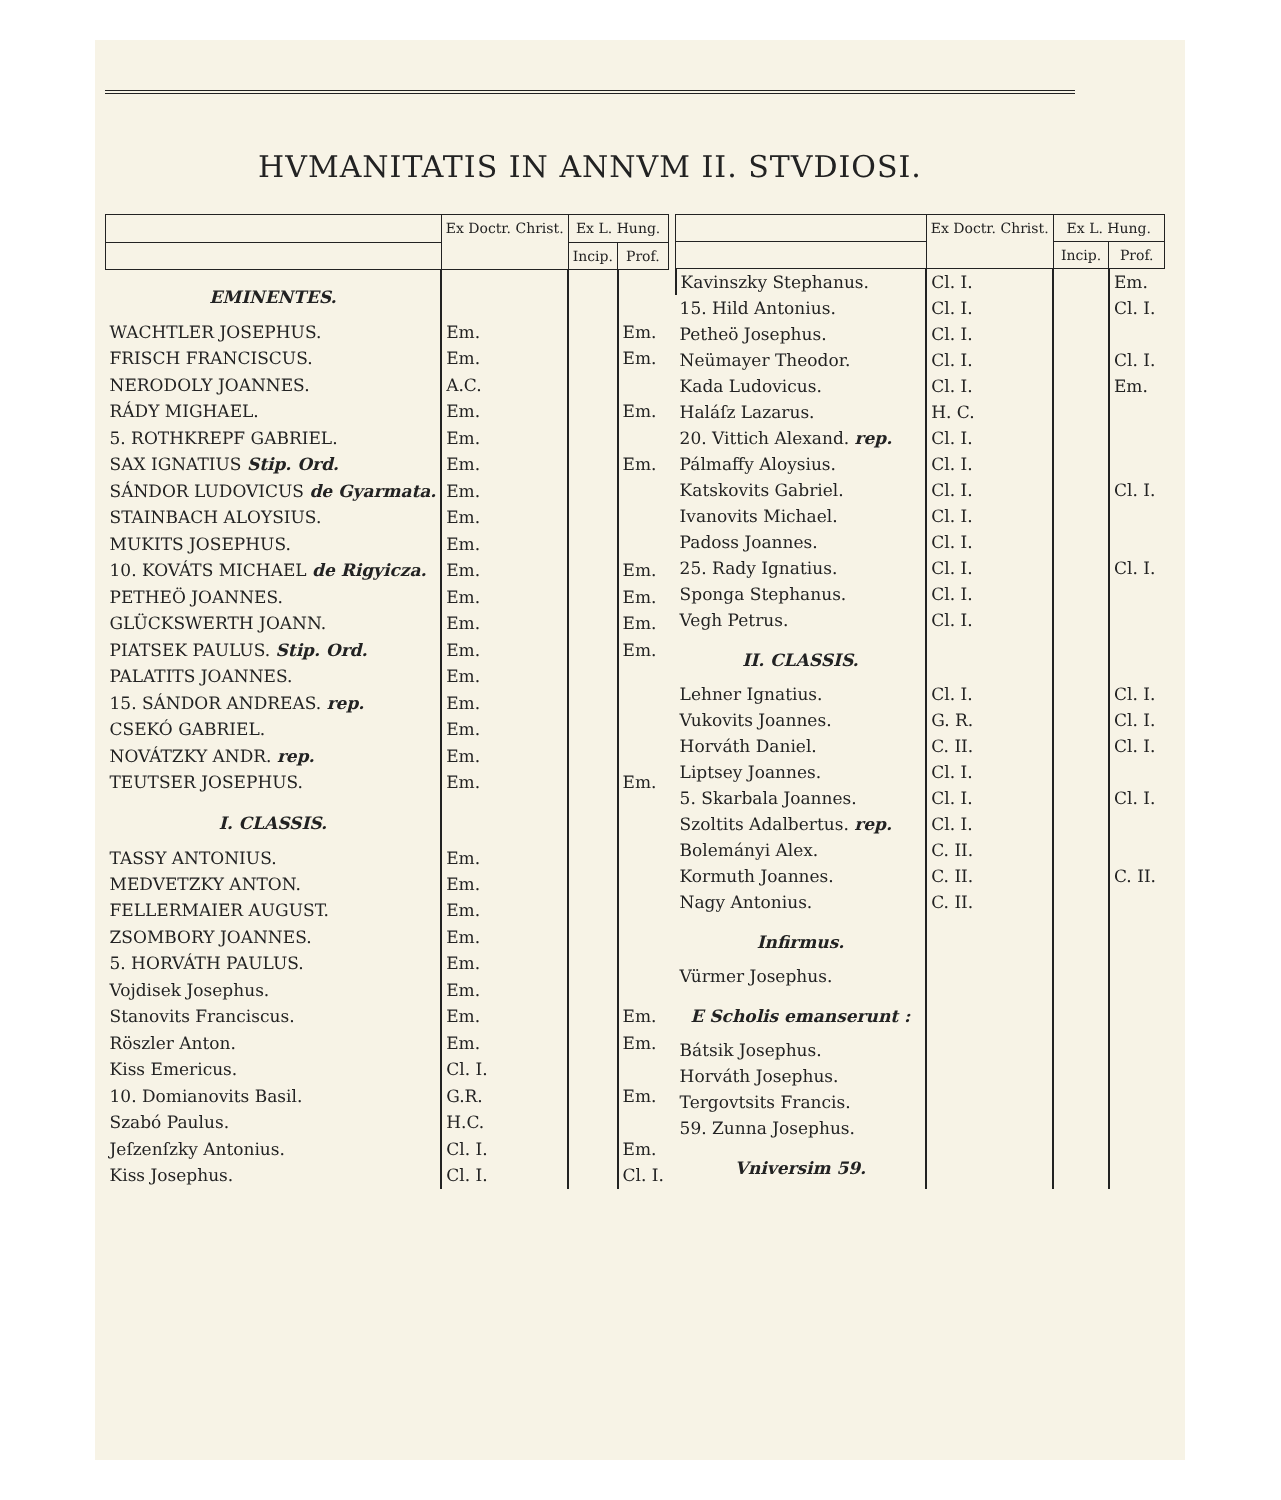HVMANITATIS IN ANNVM II. STVDIOSI.
| | Ex Doctr. Christ. | Ex L. Hung. | |
| --- | --- | --- | --- |
| | | Incip. | Prof. |
| EMINENTES. | | | |
| WACHTLER JOSEPHUS. | Em. | | Em. |
| FRISCH FRANCISCUS. | Em. | | Em. |
| NERODOLY JOANNES. | A.C. | | |
| RÁDY MIGHAEL. | Em. | | Em. |
| 5. ROTHKREPF GABRIEL. | Em. | | |
| SAX IGNATIUS Stip. Ord. | Em. | | Em. |
| SÁNDOR LUDOVICUS de Gyarmata. | Em. | | |
| STAINBACH ALOYSIUS. | Em. | | |
| MUKITS JOSEPHUS. | Em. | | |
| 10. KOVÁTS MICHAEL de Rigyicza. | Em. | | Em. |
| PETHEÖ JOANNES. | Em. | | Em. |
| GLÜCKSWERTH JOANN. | Em. | | Em. |
| PIATSEK PAULUS. Stip. Ord. | Em. | | Em. |
| PALATITS JOANNES. | Em. | | |
| 15. SÁNDOR ANDREAS. rep. | Em. | | |
| CSEKÓ GABRIEL. | Em. | | |
| NOVÁTZKY ANDR. rep. | Em. | | |
| TEUTSER JOSEPHUS. | Em. | | Em. |
| I. CLASSIS. | | | |
| TASSY ANTONIUS. | Em. | | |
| MEDVETZKY ANTON. | Em. | | |
| FELLERMAIER AUGUST. | Em. | | |
| ZSOMBORY JOANNES. | Em. | | |
| 5. HORVÁTH PAULUS. | Em. | | |
| Vojdisek Josephus. | Em. | | |
| Stanovits Franciscus. | Em. | | Em. |
| Röszler Anton. | Em. | | Em. |
| Kiss Emericus. | Cl. I. | | |
| 10. Domianovits Basil. | G.R. | | Em. |
| Szabó Paulus. | H.C. | | |
| Jeſzenſzky Antonius. | Cl. I. | | Em. |
| Kiss Josephus. | Cl. I. | | Cl. I. |
| | Ex Doctr. Christ. | Ex L. Hung. | |
| --- | --- | --- | --- |
| | | Incip. | Prof. |
| Kavinszky Stephanus. | Cl. I. | | Em. |
| 15. Hild Antonius. | Cl. I. | | Cl. I. |
| Petheö Josephus. | Cl. I. | | |
| Neümayer Theodor. | Cl. I. | | Cl. I. |
| Kada Ludovicus. | Cl. I. | | Em. |
| Haláſz Lazarus. | H. C. | | |
| 20. Vittich Alexand. rep. | Cl. I. | | |
| Pálmaffy Aloysius. | Cl. I. | | |
| Katskovits Gabriel. | Cl. I. | | Cl. I. |
| Ivanovits Michael. | Cl. I. | | |
| Padoss Joannes. | Cl. I. | | |
| 25. Rady Ignatius. | Cl. I. | | Cl. I. |
| Sponga Stephanus. | Cl. I. | | |
| Vegh Petrus. | Cl. I. | | |
| II. CLASSIS. | | | |
| Lehner Ignatius. | Cl. I. | | Cl. I. |
| Vukovits Joannes. | G. R. | | Cl. I. |
| Horváth Daniel. | C. II. | | Cl. I. |
| Liptsey Joannes. | Cl. I. | | |
| 5. Skarbala Joannes. | Cl. I. | | Cl. I. |
| Szoltits Adalbertus. rep. | Cl. I. | | |
| Bolemányi Alex. | C. II. | | |
| Kormuth Joannes. | C. II. | | C. II. |
| Nagy Antonius. | C. II. | | |
| Infirmus. | | | |
| Vürmer Josephus. | | | |
| E Scholis emanserunt : | | | |
| Bátsik Josephus. | | | |
| Horváth Josephus. | | | |
| Tergovtsits Francis. | | | |
| 59. Zunna Josephus. | | | |
| Vniversim 59. | | | |